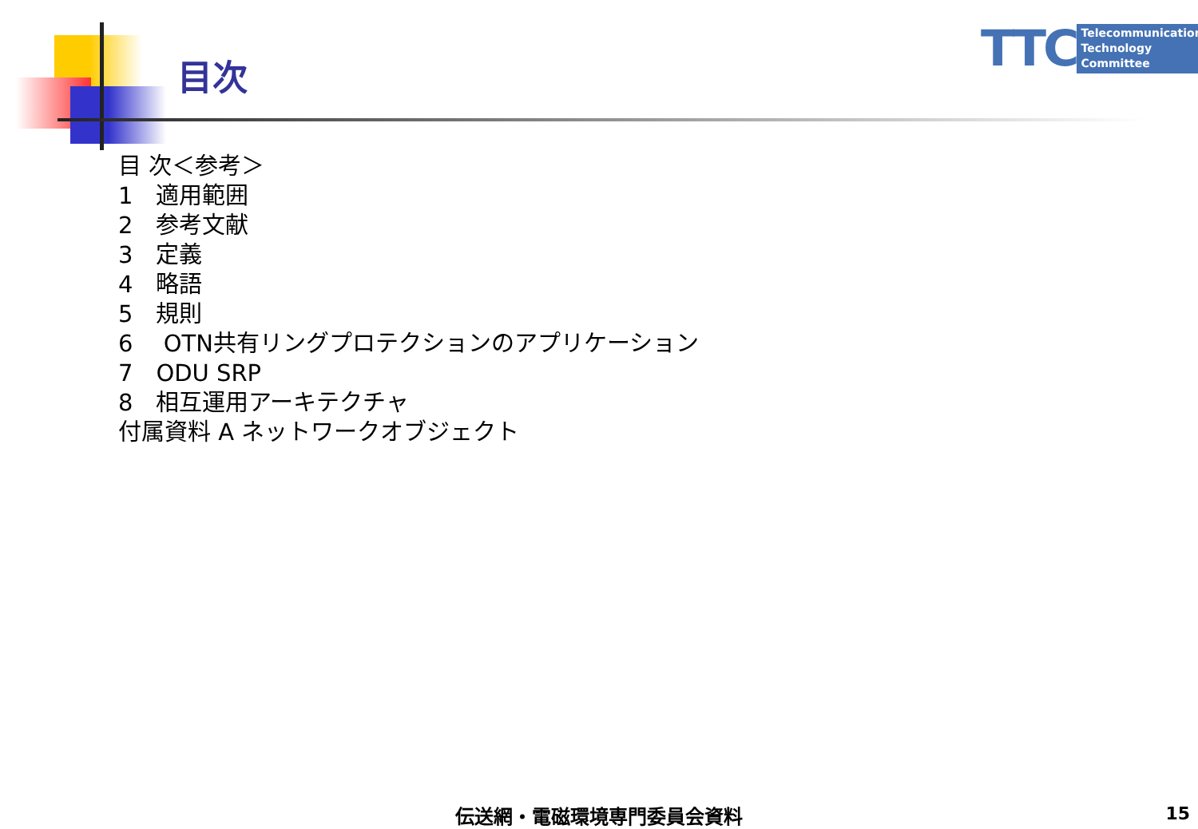目次
TTC
Telecommunication
Technology
Committee
目 次＜参考＞
1　適用範囲
2　参考文献
3　定義
4　略語
5　規則
6　 OTN共有リングプロテクションのアプリケーション
7　ODU SRP
8　相互運用アーキテクチャ
付属資料 A ネットワークオブジェクト
伝送網・電磁環境専門委員会資料 15